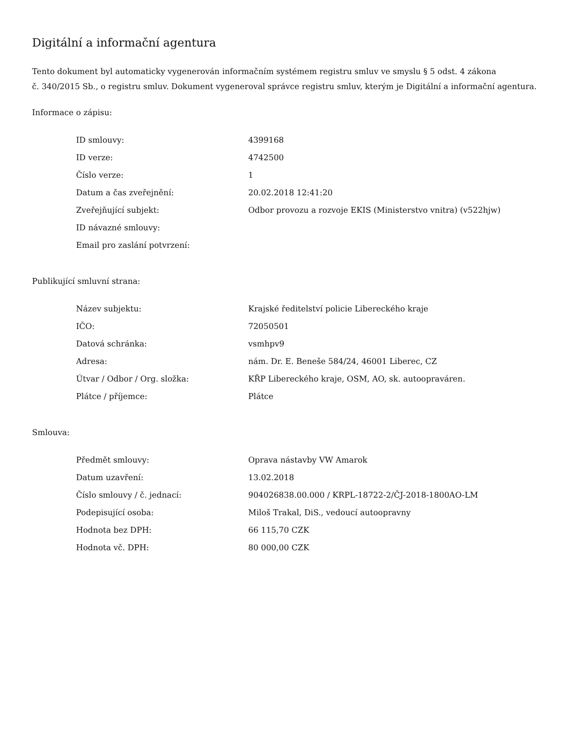Digitální a informační agentura
Tento dokument byl automaticky vygenerován informačním systémem registru smluv ve smyslu § 5 odst. 4 zákona
č. 340/2015 Sb., o registru smluv. Dokument vygeneroval správce registru smluv, kterým je Digitální a informační agentura.
Informace o zápisu:
| ID smlouvy: | 4399168 |
| ID verze: | 4742500 |
| Číslo verze: | 1 |
| Datum a čas zveřejnění: | 20.02.2018 12:41:20 |
| Zveřejňující subjekt: | Odbor provozu a rozvoje EKIS (Ministerstvo vnitra) (v522hjw) |
| ID návazné smlouvy: | |
| Email pro zaslání potvrzení: | |
Publikující smluvní strana:
| Název subjektu: | Krajské ředitelství policie Libereckého kraje |
| IČO: | 72050501 |
| Datová schránka: | vsmhpv9 |
| Adresa: | nám. Dr. E. Beneše 584/24, 46001 Liberec, CZ |
| Útvar / Odbor / Org. složka: | KŘP Libereckého kraje, OSM, AO, sk. autoopraváren. |
| Plátce / příjemce: | Plátce |
Smlouva:
| Předmět smlouvy: | Oprava nástavby VW Amarok |
| Datum uzavření: | 13.02.2018 |
| Číslo smlouvy / č. jednací: | 904026838.00.000 / KRPL-18722-2/ČJ-2018-1800AO-LM |
| Podepisující osoba: | Miloš Trakal, DiS., vedoucí autoopravny |
| Hodnota bez DPH: | 66 115,70 CZK |
| Hodnota vč. DPH: | 80 000,00 CZK |